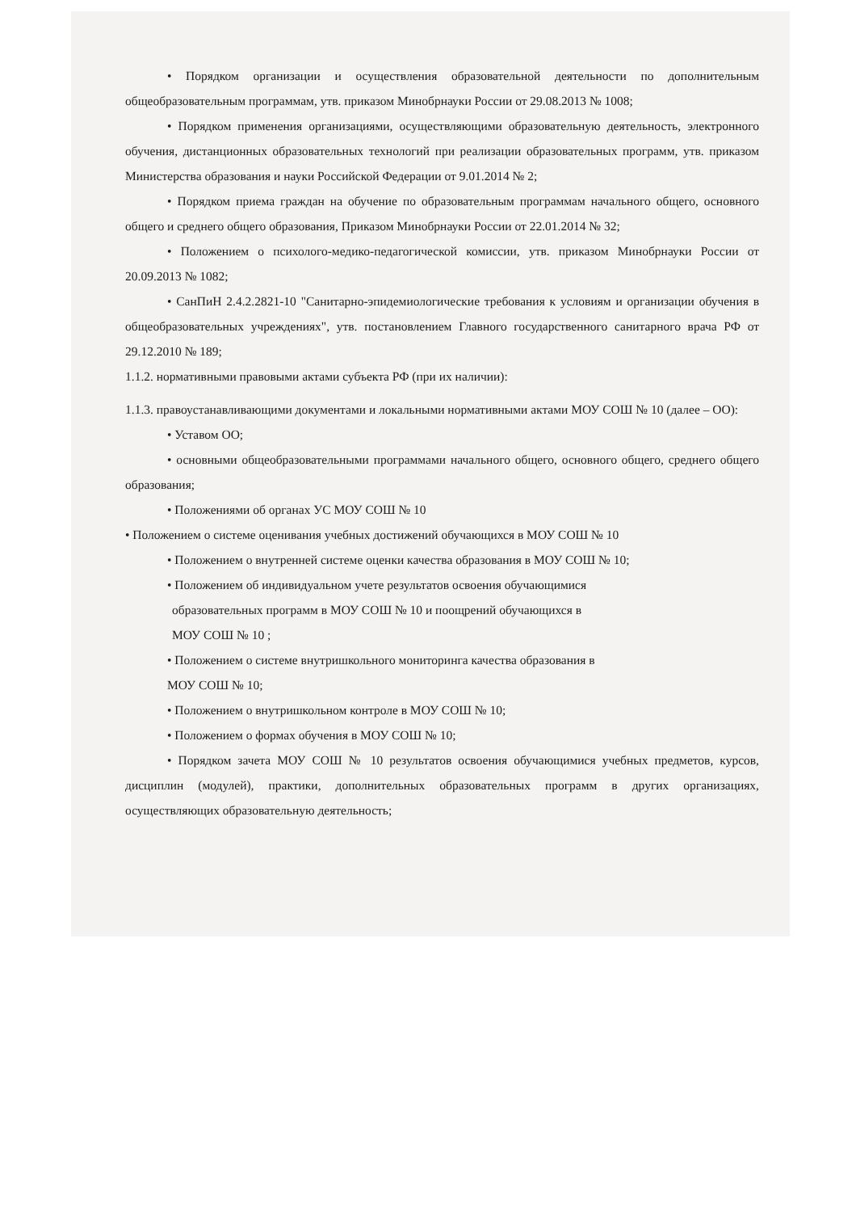• Порядком организации и осуществления образовательной деятельности по дополнительным общеобразовательным программам, утв. приказом Минобрнауки России от 29.08.2013 № 1008;
• Порядком применения организациями, осуществляющими образовательную деятельность, электронного обучения, дистанционных образовательных технологий при реализации образовательных программ, утв. приказом Министерства образования и науки Российской Федерации от 9.01.2014 № 2;
• Порядком приема граждан на обучение по образовательным программам начального общего, основного общего и среднего общего образования, Приказом Минобрнауки России от 22.01.2014 № 32;
• Положением о психолого-медико-педагогической комиссии, утв. приказом Минобрнауки России от 20.09.2013 № 1082;
• СанПиН 2.4.2.2821-10 "Санитарно-эпидемиологические требования к условиям и организации обучения в общеобразовательных учреждениях", утв. постановлением Главного государственного санитарного врача РФ от 29.12.2010 № 189;
1.1.2. нормативными правовыми актами субъекта РФ (при их наличии):
1.1.3. правоустанавливающими документами и локальными нормативными актами МОУ СОШ № 10 (далее – ОО):
• Уставом ОО;
• основными общеобразовательными программами начального общего, основного общего, среднего общего образования;
• Положениями об органах УС МОУ СОШ № 10
• Положением о системе оценивания учебных достижений обучающихся в МОУ СОШ № 10
• Положением о внутренней системе оценки качества образования в МОУ СОШ № 10;
• Положением об индивидуальном учете результатов освоения обучающимися
образовательных программ в МОУ СОШ № 10 и поощрений обучающихся в
МОУ СОШ № 10 ;
• Положением о системе внутришкольного мониторинга качества образования в
МОУ СОШ № 10;
• Положением о внутришкольном контроле в МОУ СОШ № 10;
• Положением о формах обучения в МОУ СОШ № 10;
• Порядком зачета МОУ СОШ № 10 результатов освоения обучающимися учебных предметов, курсов, дисциплин (модулей), практики, дополнительных образовательных программ в других организациях, осуществляющих образовательную деятельность;